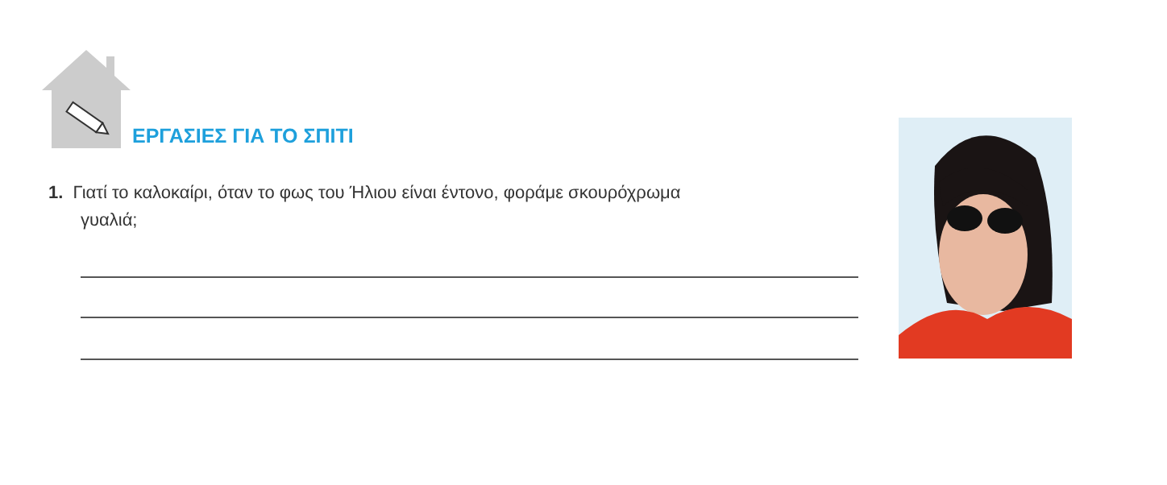ΕΡΓΑΣΙΕΣ ΓΙΑ ΤΟ ΣΠΙΤΙ
1. Γιατί το καλοκαίρι, όταν το φως του Ήλιου είναι έντονο, φοράμε σκουρόχρωμα
γυαλιά;